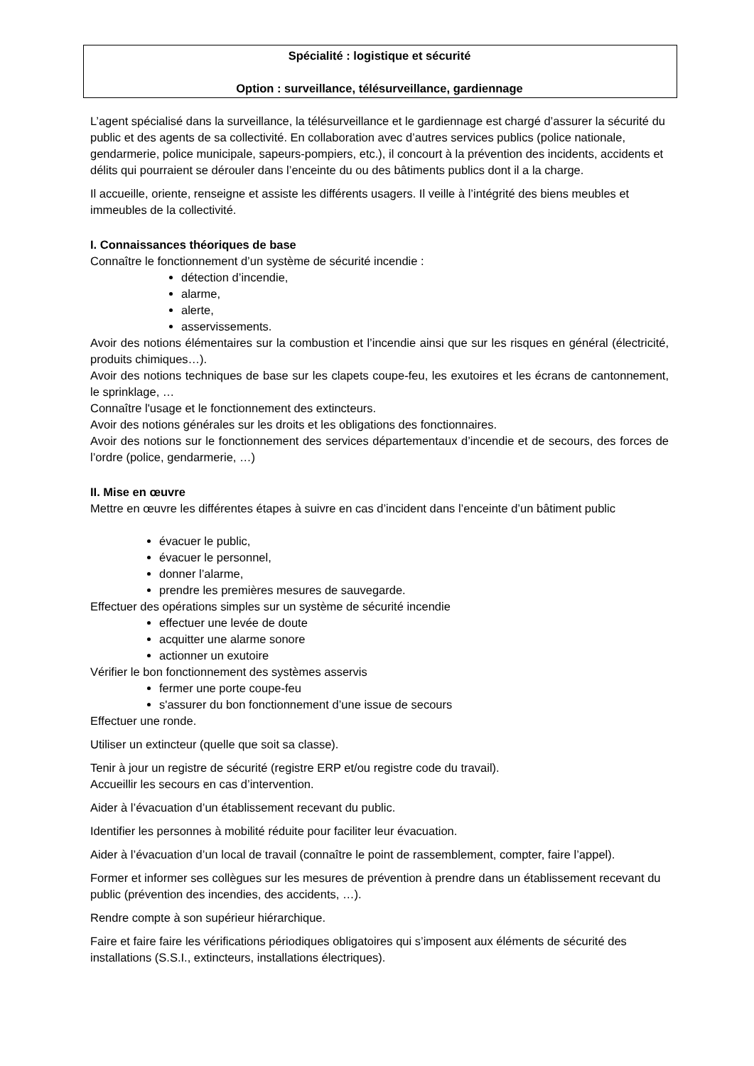Spécialité : logistique et sécurité
Option : surveillance, télésurveillance, gardiennage
L’agent spécialisé dans la surveillance, la télésurveillance et le gardiennage est chargé d’assurer la sécurité du public et des agents de sa collectivité. En collaboration avec d’autres services publics (police nationale, gendarmerie, police municipale, sapeurs-pompiers, etc.), il concourt à la prévention des incidents, accidents et délits qui pourraient se dérouler dans l’enceinte du ou des bâtiments publics dont il a la charge.
Il accueille, oriente, renseigne et assiste les différents usagers. Il veille à l’intégrité des biens meubles et immeubles de la collectivité.
I. Connaissances théoriques de base
Connaître le fonctionnement d’un système de sécurité incendie :
détection d’incendie,
alarme,
alerte,
asservissements.
Avoir des notions élémentaires sur la combustion et l’incendie ainsi que sur les risques en général (électricité, produits chimiques…).
Avoir des notions techniques de base sur les clapets coupe-feu, les exutoires et les écrans de cantonnement, le sprinklage, …
Connaître l'usage et le fonctionnement des extincteurs.
Avoir des notions générales sur les droits et les obligations des fonctionnaires.
Avoir des notions sur le fonctionnement des services départementaux d’incendie et de secours, des forces de l’ordre (police, gendarmerie, …)
II. Mise en œuvre
Mettre en œuvre les différentes étapes à suivre en cas d’incident dans l’enceinte d’un bâtiment public
évacuer le public,
évacuer le personnel,
donner l’alarme,
prendre les premières mesures de sauvegarde.
Effectuer des opérations simples sur un système de sécurité incendie
effectuer une levée de doute
acquitter une alarme sonore
actionner un exutoire
Vérifier le bon fonctionnement des systèmes asservis
fermer une porte coupe-feu
s'assurer du bon fonctionnement d’une issue de secours
Effectuer une ronde.
Utiliser un extincteur (quelle que soit sa classe).
Tenir à jour un registre de sécurité (registre ERP et/ou registre code du travail).
Accueillir les secours en cas d’intervention.
Aider à l’évacuation d’un établissement recevant du public.
Identifier les personnes à mobilité réduite pour faciliter leur évacuation.
Aider à l’évacuation d’un local de travail (connaître le point de rassemblement, compter, faire l’appel).
Former et informer ses collègues sur les mesures de prévention à prendre dans un établissement recevant du public (prévention des incendies, des accidents, …).
Rendre compte à son supérieur hiérarchique.
Faire et faire faire les vérifications périodiques obligatoires qui s’imposent aux éléments de sécurité des installations (S.S.I., extincteurs, installations électriques).